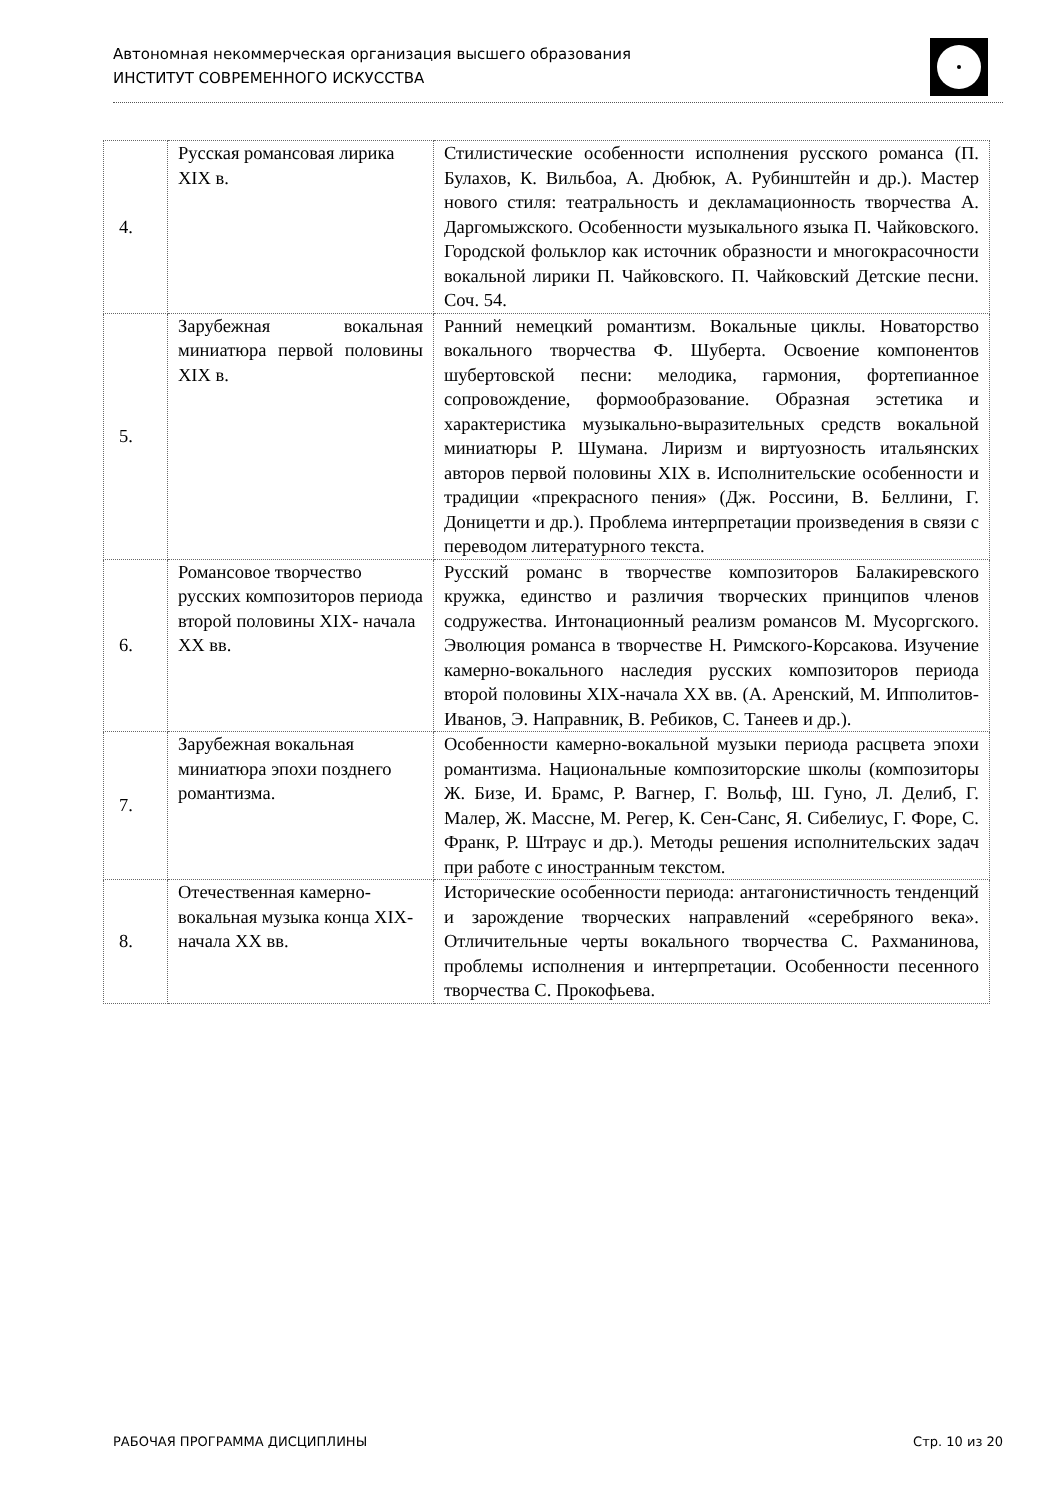Автономная некоммерческая организация высшего образования
ИНСТИТУТ СОВРЕМЕННОГО ИСКУССТВА
| 4. | Русская романсовая лирика XIX в. | Стилистические особенности исполнения русского романса (П. Булахов, К. Вильбоа, А. Дюбюк, А. Рубинштейн и др.). Мастер нового стиля: театральность и декламационность творчества А. Даргомыжского. Особенности музыкального языка П. Чайковского. Городской фольклор как источник образности и многокрасочности вокальной лирики П. Чайковского. П. Чайковский Детские песни. Соч. 54. |
| 5. | Зарубежная вокальная миниатюра первой половины XIX в. | Ранний немецкий романтизм. Вокальные циклы. Новаторство вокального творчества Ф. Шуберта. Освоение компонентов шубертовской песни: мелодика, гармония, фортепианное сопровождение, формообразование. Образная эстетика и характеристика музыкально-выразительных средств вокальной миниатюры Р. Шумана. Лиризм и виртуозность итальянских авторов первой половины XIX в. Исполнительские особенности и традиции «прекрасного пения» (Дж. Россини, В. Беллини, Г. Доницетти и др.). Проблема интерпретации произведения в связи с переводом литературного текста. |
| 6. | Романсовое творчество русских композиторов периода второй половины XIX- начала XX вв. | Русский романс в творчестве композиторов Балакиревского кружка, единство и различия творческих принципов членов содружества. Интонационный реализм романсов М. Мусоргского. Эволюция романса в творчестве Н. Римского-Корсакова. Изучение камерно-вокального наследия русских композиторов периода второй половины XIX-начала XX вв. (А. Аренский, М. Ипполитов-Иванов, Э. Направник, В. Ребиков, С. Танеев и др.). |
| 7. | Зарубежная вокальная миниатюра эпохи позднего романтизма. | Особенности камерно-вокальной музыки периода расцвета эпохи романтизма. Национальные композиторские школы (композиторы Ж. Бизе, И. Брамс, Р. Вагнер, Г. Вольф, Ш. Гуно, Л. Делиб, Г. Малер, Ж. Массне, М. Регер, К. Сен-Санс, Я. Сибелиус, Г. Форе, С. Франк, Р. Штраус и др.). Методы решения исполнительских задач при работе с иностранным текстом. |
| 8. | Отечественная камерно-вокальная музыка конца XIX- начала XX вв. | Исторические особенности периода: антагонистичность тенденций и зарождение творческих направлений «серебряного века». Отличительные черты вокального творчества С. Рахманинова, проблемы исполнения и интерпретации. Особенности песенного творчества С. Прокофьева. |
РАБОЧАЯ ПРОГРАММА ДИСЦИПЛИНЫ Стр. 10 из 20